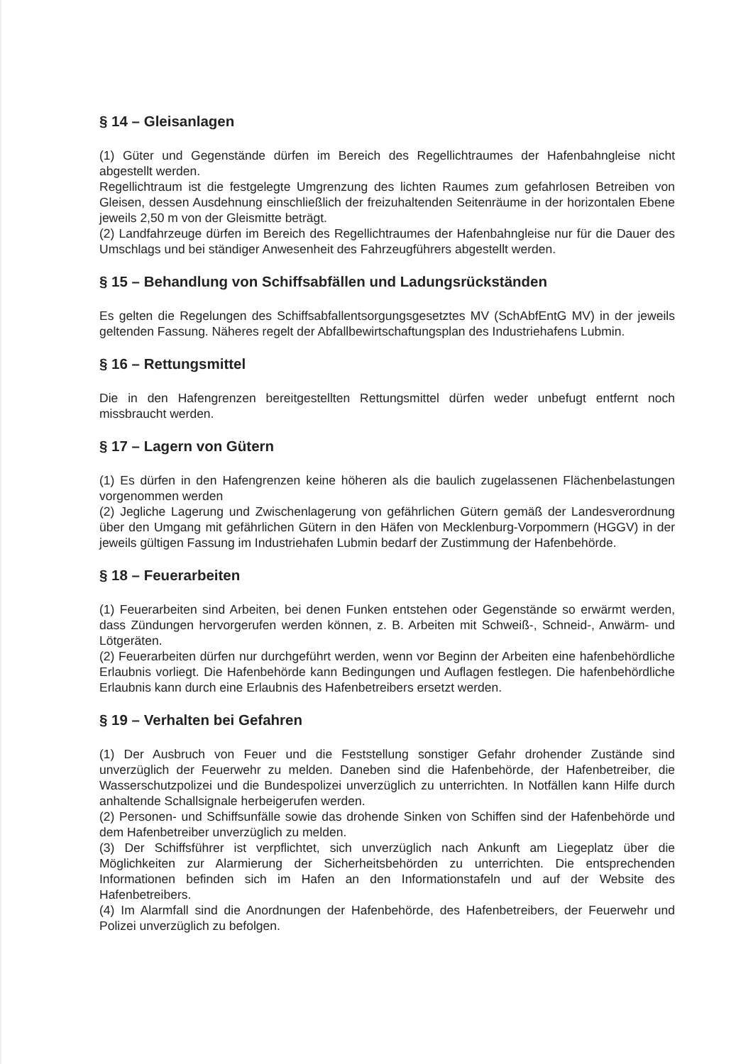§ 14 – Gleisanlagen
(1) Güter und Gegenstände dürfen im Bereich des Regellichtraumes der Hafenbahngleise nicht abgestellt werden.
Regellichtraum ist die festgelegte Umgrenzung des lichten Raumes zum gefahrlosen Betreiben von Gleisen, dessen Ausdehnung einschließlich der freizuhaltenden Seitenräume in der horizontalen Ebene jeweils 2,50 m von der Gleismitte beträgt.
(2) Landfahrzeuge dürfen im Bereich des Regellichtraumes der Hafenbahngleise nur für die Dauer des Umschlags und bei ständiger Anwesenheit des Fahrzeugführers abgestellt werden.
§ 15 – Behandlung von Schiffsabfällen und Ladungsrückständen
Es gelten die Regelungen des Schiffsabfallentsorgungsgesetztes MV (SchAbfEntG MV) in der jeweils geltenden Fassung. Näheres regelt der Abfallbewirtschaftungsplan des Industriehafens Lubmin.
§ 16 – Rettungsmittel
Die in den Hafengrenzen bereitgestellten Rettungsmittel dürfen weder unbefugt entfernt noch missbraucht werden.
§ 17 – Lagern von Gütern
(1) Es dürfen in den Hafengrenzen keine höheren als die baulich zugelassenen Flächenbelastungen vorgenommen werden
(2) Jegliche Lagerung und Zwischenlagerung von gefährlichen Gütern gemäß der Landesverordnung über den Umgang mit gefährlichen Gütern in den Häfen von Mecklenburg-Vorpommern (HGGV) in der jeweils gültigen Fassung im Industriehafen Lubmin bedarf der Zustimmung der Hafenbehörde.
§ 18 – Feuerarbeiten
(1) Feuerarbeiten sind Arbeiten, bei denen Funken entstehen oder Gegenstände so erwärmt werden, dass Zündungen hervorgerufen werden können, z. B. Arbeiten mit Schweiß-, Schneid-, Anwärm- und Lötgeräten.
(2) Feuerarbeiten dürfen nur durchgeführt werden, wenn vor Beginn der Arbeiten eine hafenbehördliche Erlaubnis vorliegt. Die Hafenbehörde kann Bedingungen und Auflagen festlegen. Die hafenbehördliche Erlaubnis kann durch eine Erlaubnis des Hafenbetreibers ersetzt werden.
§ 19 – Verhalten bei Gefahren
(1) Der Ausbruch von Feuer und die Feststellung sonstiger Gefahr drohender Zustände sind unverzüglich der Feuerwehr zu melden. Daneben sind die Hafenbehörde, der Hafenbetreiber, die Wasserschutzpolizei und die Bundespolizei unverzüglich zu unterrichten. In Notfällen kann Hilfe durch anhaltende Schallsignale herbeigerufen werden.
(2) Personen- und Schiffsunfälle sowie das drohende Sinken von Schiffen sind der Hafenbehörde und dem Hafenbetreiber unverzüglich zu melden.
(3) Der Schiffsführer ist verpflichtet, sich unverzüglich nach Ankunft am Liegeplatz über die Möglichkeiten zur Alarmierung der Sicherheitsbehörden zu unterrichten. Die entsprechenden Informationen befinden sich im Hafen an den Informationstafeln und auf der Website des Hafenbetreibers.
(4) Im Alarmfall sind die Anordnungen der Hafenbehörde, des Hafenbetreibers, der Feuerwehr und Polizei unverzüglich zu befolgen.